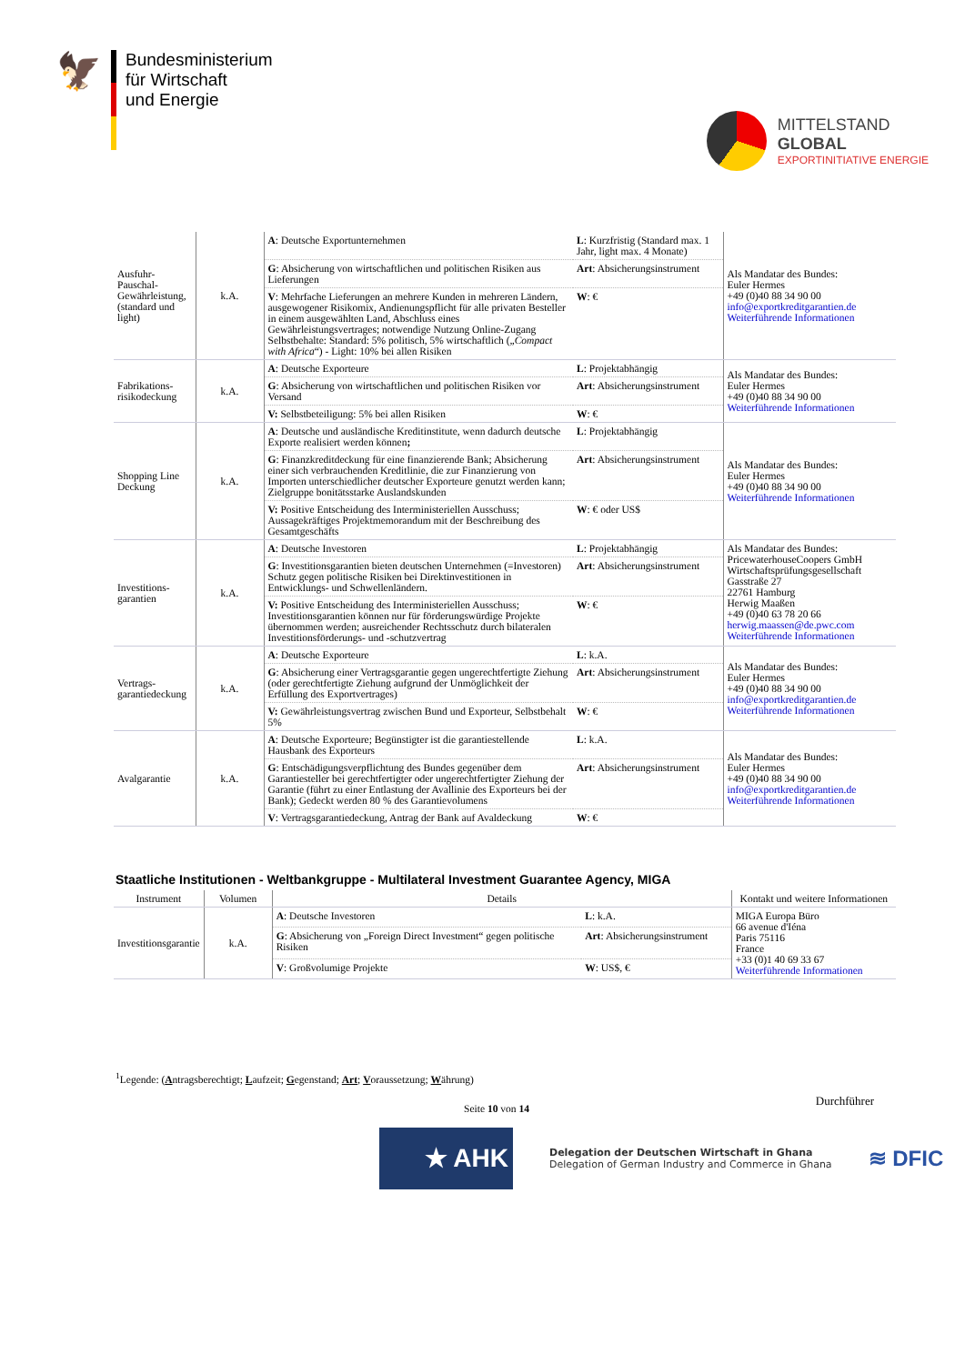🦅
Bundesministerium
für Wirtschaft
und Energie
MITTELSTAND
GLOBAL
EXPORTINITIATIVE ENERGIE
| Ausfuhr-Pauschal-Gewährleistung, (standard und light) | k.A. | A : Deutsche Exportunternehmen | L : Kurzfristig (Standard max. 1 Jahr, light max. 4 Monate) | Als Mandatar des Bundes: Euler Hermes +49 (0)40 88 34 90 00 info@exportkreditgarantien.de Weiterführende Informationen |
| | | G : Absicherung von wirtschaftlichen und politischen Risiken aus Lieferungen | Art : Absicherungsinstrument | |
| | | V : Mehrfache Lieferungen an mehrere Kunden in mehreren Ländern, ausgewogener Risikomix, Andienungspflicht für alle privaten Besteller in einem ausgewählten Land, Abschluss eines Gewährleistungsvertrages; notwendige Nutzung Online-Zugang Selbstbehalte: Standard: 5% politisch, 5% wirtschaftlich („ Compact with Africa “) - Light: 10% bei allen Risiken | W : € | |
| Fabrikations-risikodeckung | k.A. | A : Deutsche Exporteure | L : Projektabhängig | Als Mandatar des Bundes: Euler Hermes +49 (0)40 88 34 90 00 Weiterführende Informationen |
| | | G : Absicherung von wirtschaftlichen und politischen Risiken vor Versand | Art : Absicherungsinstrument | |
| | | V: Selbstbeteiligung: 5% bei allen Risiken | W : € | |
| Shopping Line Deckung | k.A. | A : Deutsche und ausländische Kreditinstitute, wenn dadurch deutsche Exporte realisiert werden können ; | L : Projektabhängig | Als Mandatar des Bundes: Euler Hermes +49 (0)40 88 34 90 00 Weiterführende Informationen |
| | | G : Finanzkreditdeckung für eine finanzierende Bank; Absicherung einer sich verbrauchenden Kreditlinie, die zur Finanzierung von Importen unterschiedlicher deutscher Exporteure genutzt werden kann; Zielgruppe bonitätsstarke Auslandskunden | Art : Absicherungsinstrument | |
| | | V: Positive Entscheidung des Interministeriellen Ausschuss; Aussagekräftiges Projektmemorandum mit der Beschreibung des Gesamtgeschäfts | W : € oder US$ | |
| Investitions-garantien | k.A. | A : Deutsche Investoren | L : Projektabhängig | Als Mandatar des Bundes: PricewaterhouseCoopers GmbH Wirtschaftsprüfungsgesellschaft Gasstraße 27 22761 Hamburg Herwig Maaßen +49 (0)40 63 78 20 66 herwig.maassen@de.pwc.com Weiterführende Informationen |
| | | G : Investitionsgarantien bieten deutschen Unternehmen (=Investoren) Schutz gegen politische Risiken bei Direktinvestitionen in Entwicklungs- und Schwellenländern. | Art : Absicherungsinstrument | |
| | | V: Positive Entscheidung des Interministeriellen Ausschuss; Investitionsgarantien können nur für förderungswürdige Projekte übernommen werden; ausreichender Rechtsschutz durch bilateralen Investitionsförderungs- und -schutzvertrag | W : € | |
| Vertrags-garantiedeckung | k.A. | A : Deutsche Exporteure | L : k.A. | Als Mandatar des Bundes: Euler Hermes +49 (0)40 88 34 90 00 info@exportkreditgarantien.de Weiterführende Informationen |
| | | G : Absicherung einer Vertragsgarantie gegen ungerechtfertigte Ziehung (oder gerechtfertigte Ziehung aufgrund der Unmöglichkeit der Erfüllung des Exportvertrages) | Art : Absicherungsinstrument | |
| | | V: Gewährleistungsvertrag zwischen Bund und Exporteur, Selbstbehalt 5% | W : € | |
| Avalgarantie | k.A. | A : Deutsche Exporteure; Begünstigter ist die garantiestellende Hausbank des Exporteurs | L : k.A. | Als Mandatar des Bundes: Euler Hermes +49 (0)40 88 34 90 00 info@exportkreditgarantien.de Weiterführende Informationen |
| | | G : Entschädigungsverpflichtung des Bundes gegenüber dem Garantiesteller bei gerechtfertigter oder ungerechtfertigter Ziehung der Garantie (führt zu einer Entlastung der Avallinie des Exporteurs bei der Bank); Gedeckt werden 80 % des Garantievolumens | Art : Absicherungsinstrument | |
| | | V : Vertragsgarantiedeckung, Antrag der Bank auf Avaldeckung | W : € | |
Staatliche Institutionen - Weltbankgruppe - Multilateral Investment Guarantee Agency, MIGA
| Instrument | Volumen | Details | | Kontakt und weitere Informationen |
| --- | --- | --- | --- | --- |
| Investitionsgarantie | k.A. | A : Deutsche Investoren | L : k.A. | MIGA Europa Büro 66 avenue d'Iéna Paris 75116 France +33 (0)1 40 69 33 67 Weiterführende Informationen |
| | | G : Absicherung von „Foreign Direct Investment“ gegen politische Risiken | Art : Absicherungsinstrument | |
| | | V : Großvolumige Projekte | W : US$, € | |
<sup>1</sup> Legende: (Antragsberechtigt; Laufzeit; Gegenstand; Art; Voraussetzung; Währung)
Seite 10 von 14
Durchführer
★ AHK
Delegation der Deutschen Wirtschaft in Ghana
Delegation of German Industry and Commerce in Ghana
≋ DFIC